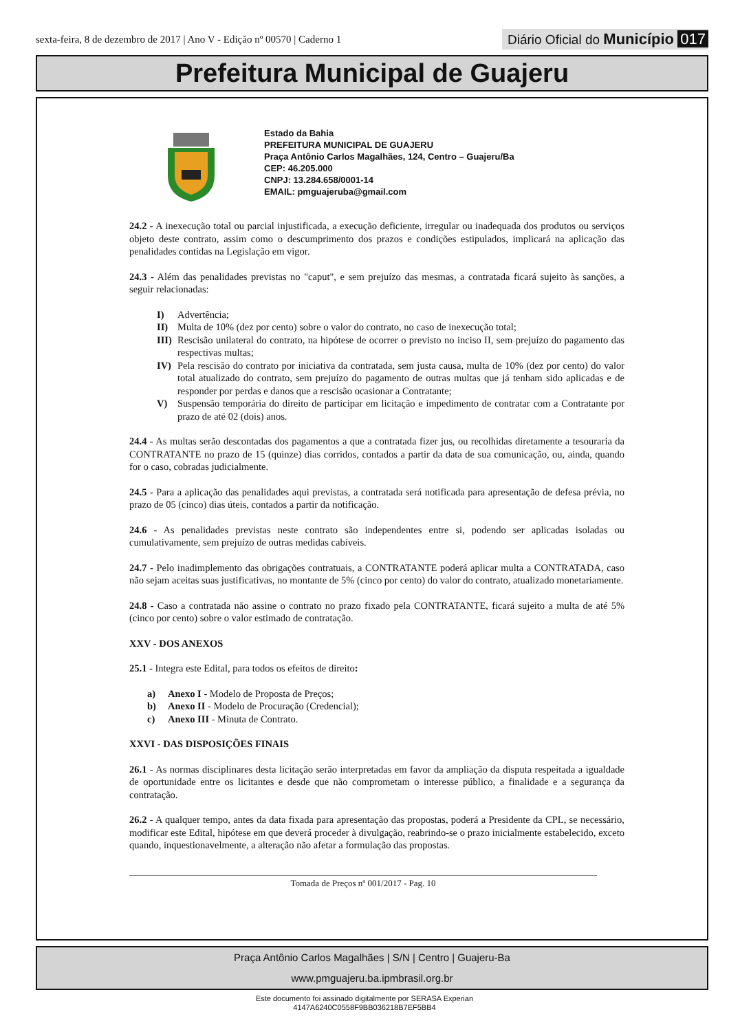sexta-feira, 8 de dezembro de 2017 | Ano V - Edição nº 00570 | Caderno 1
Diário Oficial do Município 017
Prefeitura Municipal de Guajeru
Estado da Bahia
PREFEITURA MUNICIPAL DE GUAJERU
Praça Antônio Carlos Magalhães, 124, Centro – Guajeru/Ba
CEP: 46.205.000
CNPJ: 13.284.658/0001-14
EMAIL: pmguajeruba@gmail.com
24.2 - A inexecução total ou parcial injustificada, a execução deficiente, irregular ou inadequada dos produtos ou serviços objeto deste contrato, assim como o descumprimento dos prazos e condições estipulados, implicará na aplicação das penalidades contidas na Legislação em vigor.
24.3 - Além das penalidades previstas no "caput", e sem prejuízo das mesmas, a contratada ficará sujeito às sanções, a seguir relacionadas:
I) Advertência;
II) Multa de 10% (dez por cento) sobre o valor do contrato, no caso de inexecução total;
III) Rescisão unilateral do contrato, na hipótese de ocorrer o previsto no inciso II, sem prejuízo do pagamento das respectivas multas;
IV) Pela rescisão do contrato por iniciativa da contratada, sem justa causa, multa de 10% (dez por cento) do valor total atualizado do contrato, sem prejuízo do pagamento de outras multas que já tenham sido aplicadas e de responder por perdas e danos que a rescisão ocasionar a Contratante;
V) Suspensão temporária do direito de participar em licitação e impedimento de contratar com a Contratante por prazo de até 02 (dois) anos.
24.4 - As multas serão descontadas dos pagamentos a que a contratada fizer jus, ou recolhidas diretamente a tesouraria da CONTRATANTE no prazo de 15 (quinze) dias corridos, contados a partir da data de sua comunicação, ou, ainda, quando for o caso, cobradas judicialmente.
24.5 - Para a aplicação das penalidades aqui previstas, a contratada será notificada para apresentação de defesa prévia, no prazo de 05 (cinco) dias úteis, contados a partir da notificação.
24.6 - As penalidades previstas neste contrato são independentes entre si, podendo ser aplicadas isoladas ou cumulativamente, sem prejuízo de outras medidas cabíveis.
24.7 - Pelo inadimplemento das obrigações contratuais, a CONTRATANTE poderá aplicar multa a CONTRATADA, caso não sejam aceitas suas justificativas, no montante de 5% (cinco por cento) do valor do contrato, atualizado monetariamente.
24.8 - Caso a contratada não assine o contrato no prazo fixado pela CONTRATANTE, ficará sujeito a multa de até 5% (cinco por cento) sobre o valor estimado de contratação.
XXV - DOS ANEXOS
25.1 - Integra este Edital, para todos os efeitos de direito:
a) Anexo I - Modelo de Proposta de Preços;
b) Anexo II - Modelo de Procuração (Credencial);
c) Anexo III - Minuta de Contrato.
XXVI - DAS DISPOSIÇÕES FINAIS
26.1 - As normas disciplinares desta licitação serão interpretadas em favor da ampliação da disputa respeitada a igualdade de oportunidade entre os licitantes e desde que não comprometam o interesse público, a finalidade e a segurança da contratação.
26.2 - A qualquer tempo, antes da data fixada para apresentação das propostas, poderá a Presidente da CPL, se necessário, modificar este Edital, hipótese em que deverá proceder à divulgação, reabrindo-se o prazo inicialmente estabelecido, exceto quando, inquestionavelmente, a alteração não afetar a formulação das propostas.
Tomada de Preços nº 001/2017 - Pag. 10
Praça Antônio Carlos Magalhães | S/N | Centro | Guajeru-Ba
www.pmguajeru.ba.ipmbrasil.org.br
Este documento foi assinado digitalmente por SERASA Experian
4147A6240C0558F9BB036218B7EF5BB4